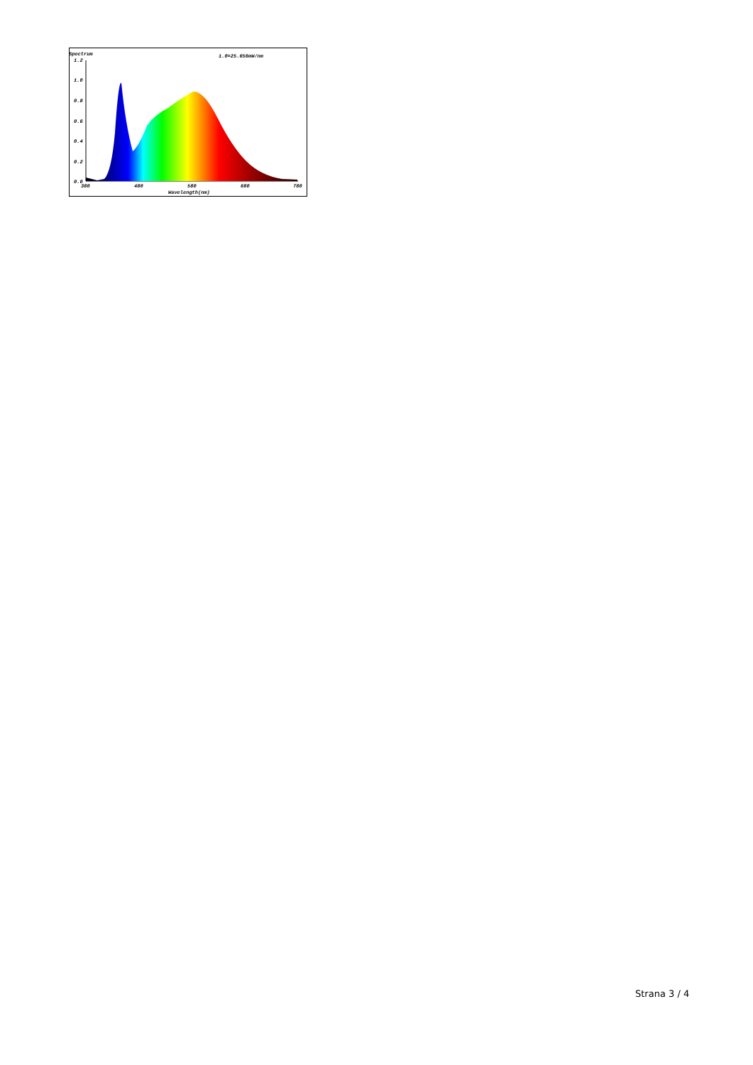Spectrum
1.2
1.0
0.8
0.6
0.4
0.2
0.0
380
480
580
680
780
Wavelength(nm)
1.0=25.656mW/nm
Strana 3 / 4